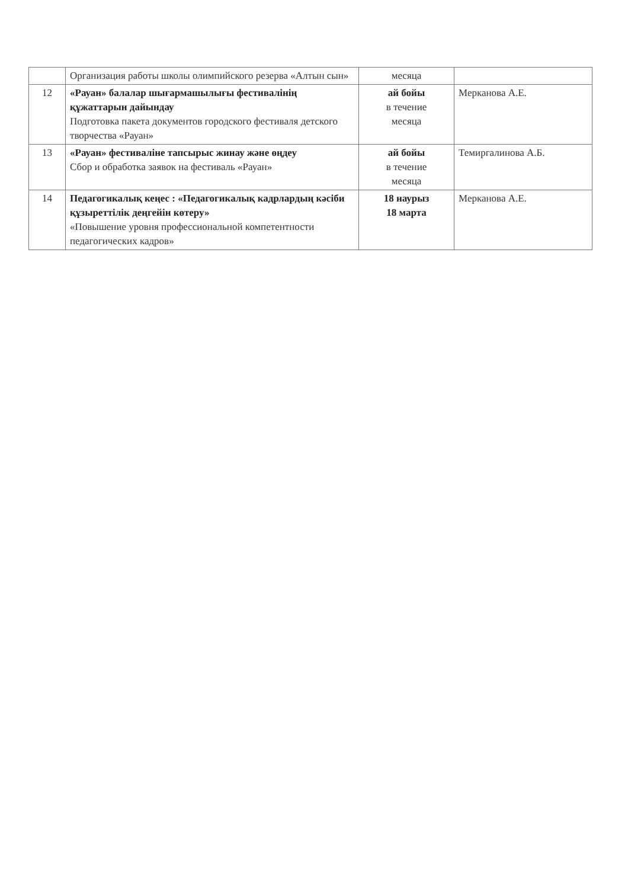| | Организация работы школы олимпийского резерва «Алтын сын» | месяца | |
| 12 | «Рауан» балалар шығармашылығы фестивалінің құжаттарын дайындау Подготовка пакета документов городского фестиваля детского творчества «Рауан» | ай бойы в течение месяца | Мерканова А.Е. |
| 13 | «Рауан» фестиваліне тапсырыс жинау және өңдеу Сбор и обработка заявок на фестиваль «Рауан» | ай бойы в течение месяца | Темиргалинова А.Б. |
| 14 | Педагогикалық кеңес : «Педагогикалық кадрлардың кәсіби құзыреттілік деңгейін көтеру» «Повышение уровня профессиональной компетентности педагогических кадров» | 18 наурыз 18 марта | Мерканова А.Е. |